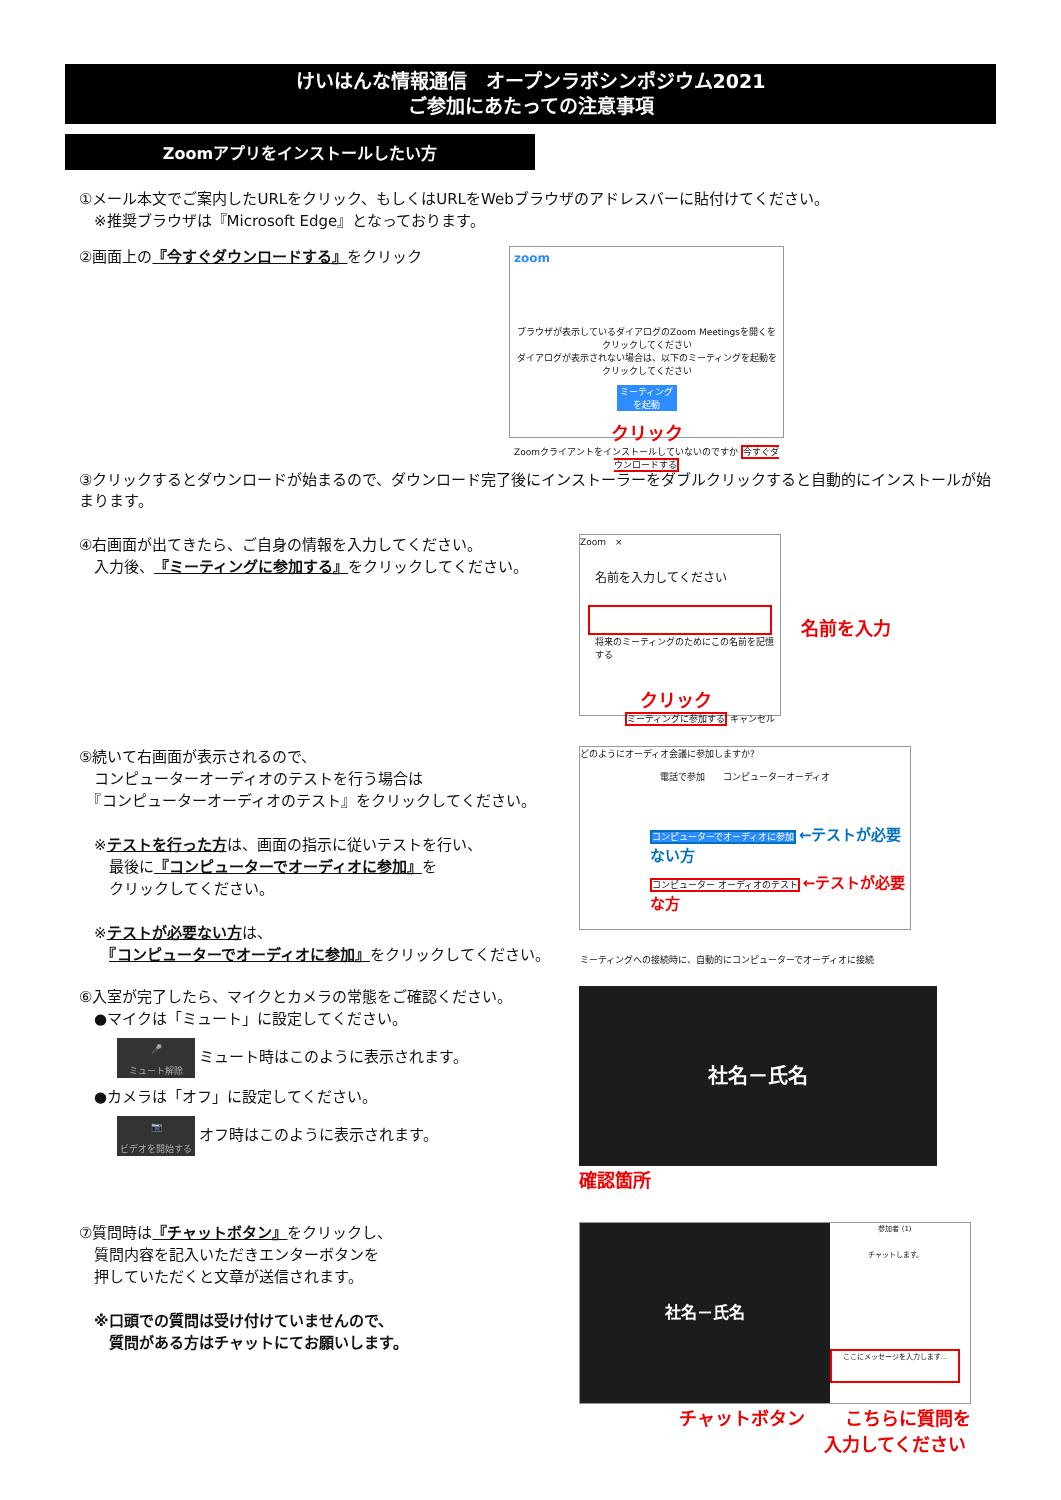けいはんな情報通信　オープンラボシンポジウム2021
ご参加にあたっての注意事項
Zoomアプリをインストールしたい方
①メール本文でご案内したURLをクリック、もしくはURLをWebブラウザのアドレスバーに貼付けてください。
　※推奨ブラウザは『Microsoft Edge』となっております。
②画面上の『今すぐダウンロードする』をクリック
zoom
ブラウザが表示しているダイアログのZoom Meetingsを開くをクリックしてください
ダイアログが表示されない場合は、以下のミーティングを起動をクリックしてください
ミーティングを起動
クリック
Zoomクライアントをインストールしていないのですか 今すぐダウンロードする
③クリックするとダウンロードが始まるので、ダウンロード完了後にインストーラーをダブルクリックすると自動的にインストールが始まります。
④右画面が出てきたら、ご自身の情報を入力してください。
　入力後、『ミーティングに参加する』をクリックしてください。
Zoom　×
名前を入力してください
将来のミーティングのためにこの名前を記憶する
クリック
ミーティングに参加する キャンセル
名前を入力
⑤続いて右画面が表示されるので、
　コンピューターオーディオのテストを行う場合は
　『コンピューターオーディオのテスト』をクリックしてください。
　※テストを行った方は、画面の指示に従いテストを行い、
　　最後に『コンピューターでオーディオに参加』を
　　クリックしてください。
　※テストが必要ない方は、
　　『コンピューターでオーディオに参加』をクリックしてください。
どのようにオーディオ会議に参加しますか?
電話で参加　　コンピューターオーディオ
コンピューターでオーディオに参加 ←テストが必要ない方
コンピューター オーディオのテスト ←テストが必要な方
ミーティングへの接続時に、自動的にコンピューターでオーディオに接続
⑥入室が完了したら、マイクとカメラの常態をご確認ください。
　●マイクは「ミュート」に設定してください。
🎤
ミュート解除 ミュート時はこのように表示されます。
　●カメラは「オフ」に設定してください。
📷
ビデオを開始する オフ時はこのように表示されます。
社名－氏名
確認箇所
⑦質問時は『チャットボタン』をクリックし、
　質問内容を記入いただきエンターボタンを
　押していただくと文章が送信されます。
　※口頭での質問は受け付けていませんので、
　　質問がある方はチャットにてお願いします。
社名－氏名
参加者 (1)
チャットします。
ここにメッセージを入力します...
チャットボタン こちらに質問を
入力してください